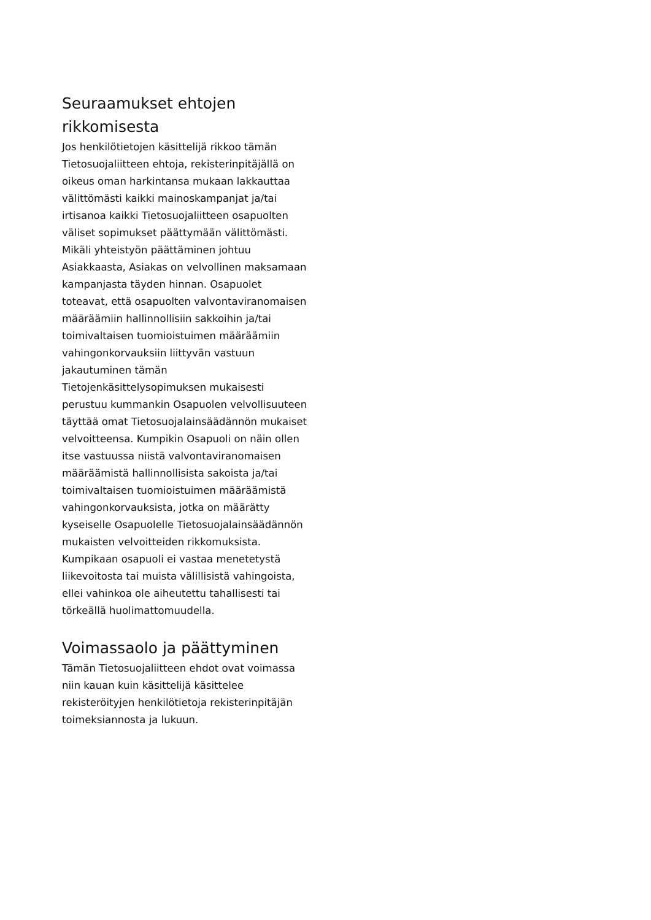Seuraamukset ehtojen rikkomisesta
Jos henkilötietojen käsittelijä rikkoo tämän Tietosuojaliitteen ehtoja, rekisterinpitäjällä on oikeus oman harkintansa mukaan lakkauttaa välittömästi kaikki mainoskampanjat ja/tai irtisanoa kaikki Tietosuojaliitteen osapuolten väliset sopimukset päättymään välittömästi. Mikäli yhteistyön päättäminen johtuu Asiakkaasta, Asiakas on velvollinen maksamaan kampanjasta täyden hinnan. Osapuolet toteavat, että osapuolten valvontaviranomaisen määräämiin hallinnollisiin sakkoihin ja/tai toimivaltaisen tuomioistuimen määräämiin vahingonkorvauksiin liittyvän vastuun jakautuminen tämän Tietojenkäsittelysopimuksen mukaisesti perustuu kummankin Osapuolen velvollisuuteen täyttää omat Tietosuojalainsäädännön mukaiset velvoitteensa. Kumpikin Osapuoli on näin ollen itse vastuussa niistä valvontaviranomaisen määräämistä hallinnollisista sakoista ja/tai toimivaltaisen tuomioistuimen määräämistä vahingonkorvauksista, jotka on määrätty kyseiselle Osapuolelle Tietosuojalainsäädännön mukaisten velvoitteiden rikkomuksista. Kumpikaan osapuoli ei vastaa menetetystä liikevoitosta tai muista välillisistä vahingoista, ellei vahinkoa ole aiheutettu tahallisesti tai törkeällä huolimattomuudella.
Voimassaolo ja päättyminen
Tämän Tietosuojaliitteen ehdot ovat voimassa niin kauan kuin käsittelijä käsittelee rekisteröityjen henkilötietoja rekisterinpitäjän toimeksiannosta ja lukuun.